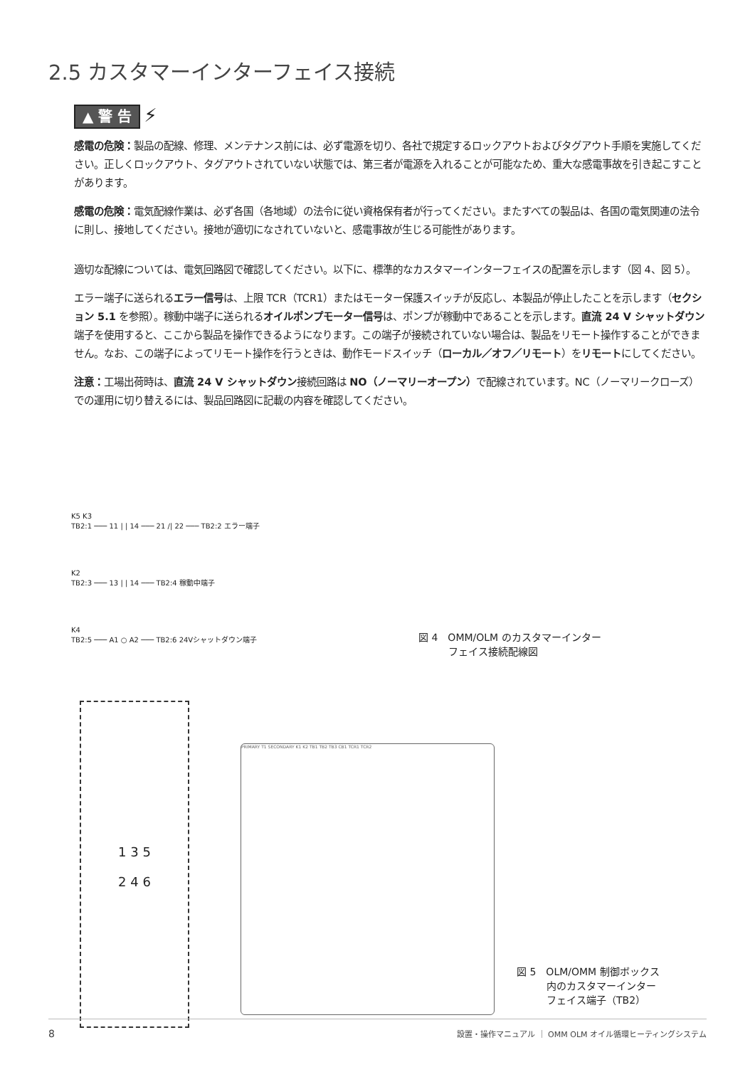2.5 カスタマーインターフェイス接続
▲ 警 告 ⚡
感電の危険：製品の配線、修理、メンテナンス前には、必ず電源を切り、各社で規定するロックアウトおよびタグアウト手順を実施してください。正しくロックアウト、タグアウトされていない状態では、第三者が電源を入れることが可能なため、重大な感電事故を引き起こすことがあります。
感電の危険：電気配線作業は、必ず各国（各地域）の法令に従い資格保有者が行ってください。またすべての製品は、各国の電気関連の法令に則し、接地してください。接地が適切になされていないと、感電事故が生じる可能性があります。
適切な配線については、電気回路図で確認してください。以下に、標準的なカスタマーインターフェイスの配置を示します（図 4、図 5）。
エラー端子に送られるエラー信号は、上限 TCR（TCR1）またはモーター保護スイッチが反応し、本製品が停止したことを示します（セクション 5.1 を参照）。稼動中端子に送られるオイルポンプモーター信号は、ポンプが稼動中であることを示します。直流 24 V シャットダウン端子を使用すると、ここから製品を操作できるようになります。この端子が接続されていない場合は、製品をリモート操作することができません。なお、この端子によってリモート操作を行うときは、動作モードスイッチ（ローカル／オフ／リモート）をリモートにしてください。
注意：工場出荷時は、直流 24 V シャットダウン接続回路は NO（ノーマリーオープン）で配線されています。NC（ノーマリークローズ）での運用に切り替えるには、製品回路図に記載の内容を確認してください。
K5 K3
TB2:1 ─── 11 | | 14 ─── 21 /| 22 ─── TB2:2 エラー端子
K2
TB2:3 ─── 13 | | 14 ─── TB2:4 稼動中端子
K4
TB2:5 ─── A1 ○ A2 ─── TB2:6 24Vシャットダウン端子
図 4　OMM/OLM のカスタマーインター
　　　フェイス接続配線図
1 3 5
2 4 6
PRIMARY T1 SECONDARY K1 K2 TB1 TB2 TB3 CB1 TCR1 TCR2
図 5　OLM/OMM 制御ボックス
　　　内のカスタマーインター
　　　フェイス端子（TB2）
8 設置・操作マニュアル ｜ OMM OLM オイル循環ヒーティングシステム